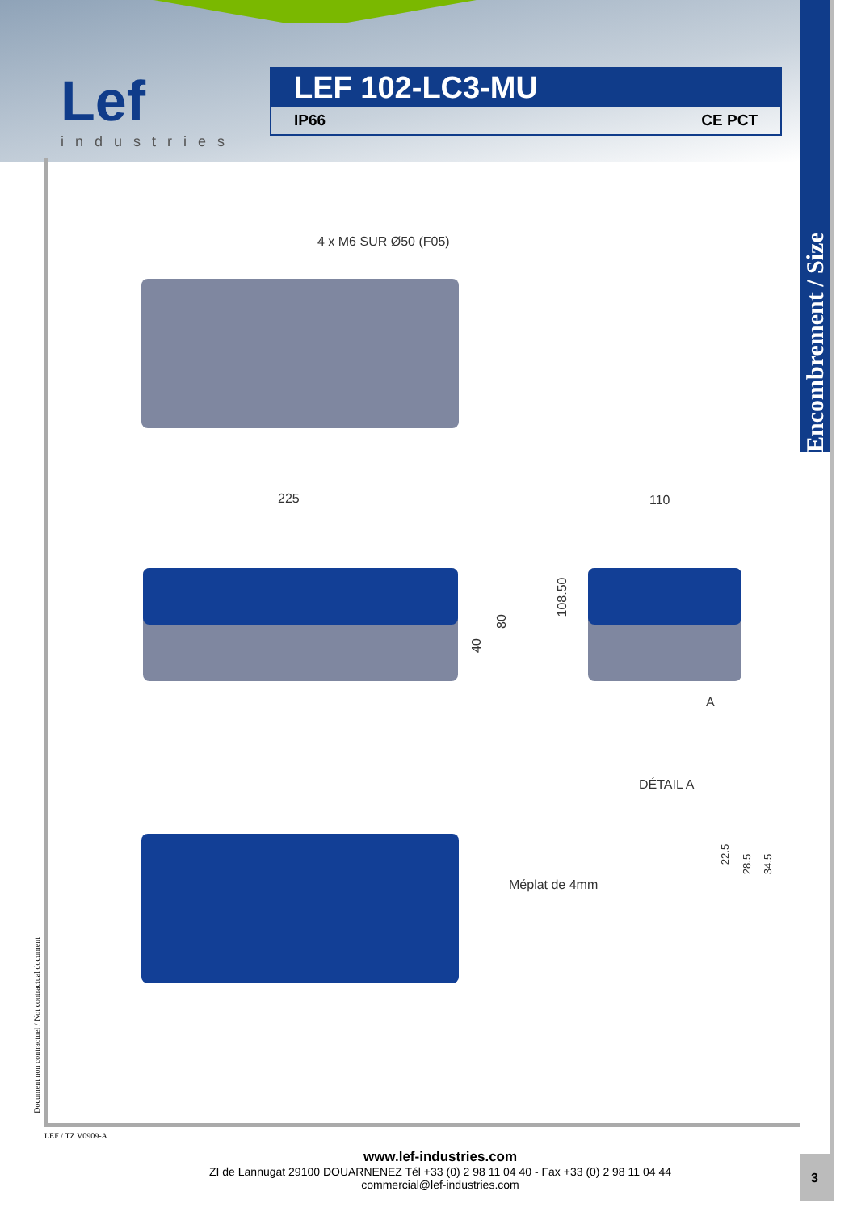Lef
industries
LEF 102-LC3-MU
IP66 CE PCT
Encombrement / Size
4 x M6 SUR Ø50 (F05)
225
40
80
110
108.50
A
DÉTAIL A
22.5
28.5 34.5
Méplat de 4mm
Document non contractuel / Not contractual document
LEF / TZ V0909-A
www.lef-industries.com
ZI de Lannugat 29100 DOUARNENEZ Tél +33 (0) 2 98 11 04 40 - Fax +33 (0) 2 98 11 04 44
commercial@lef-industries.com
3